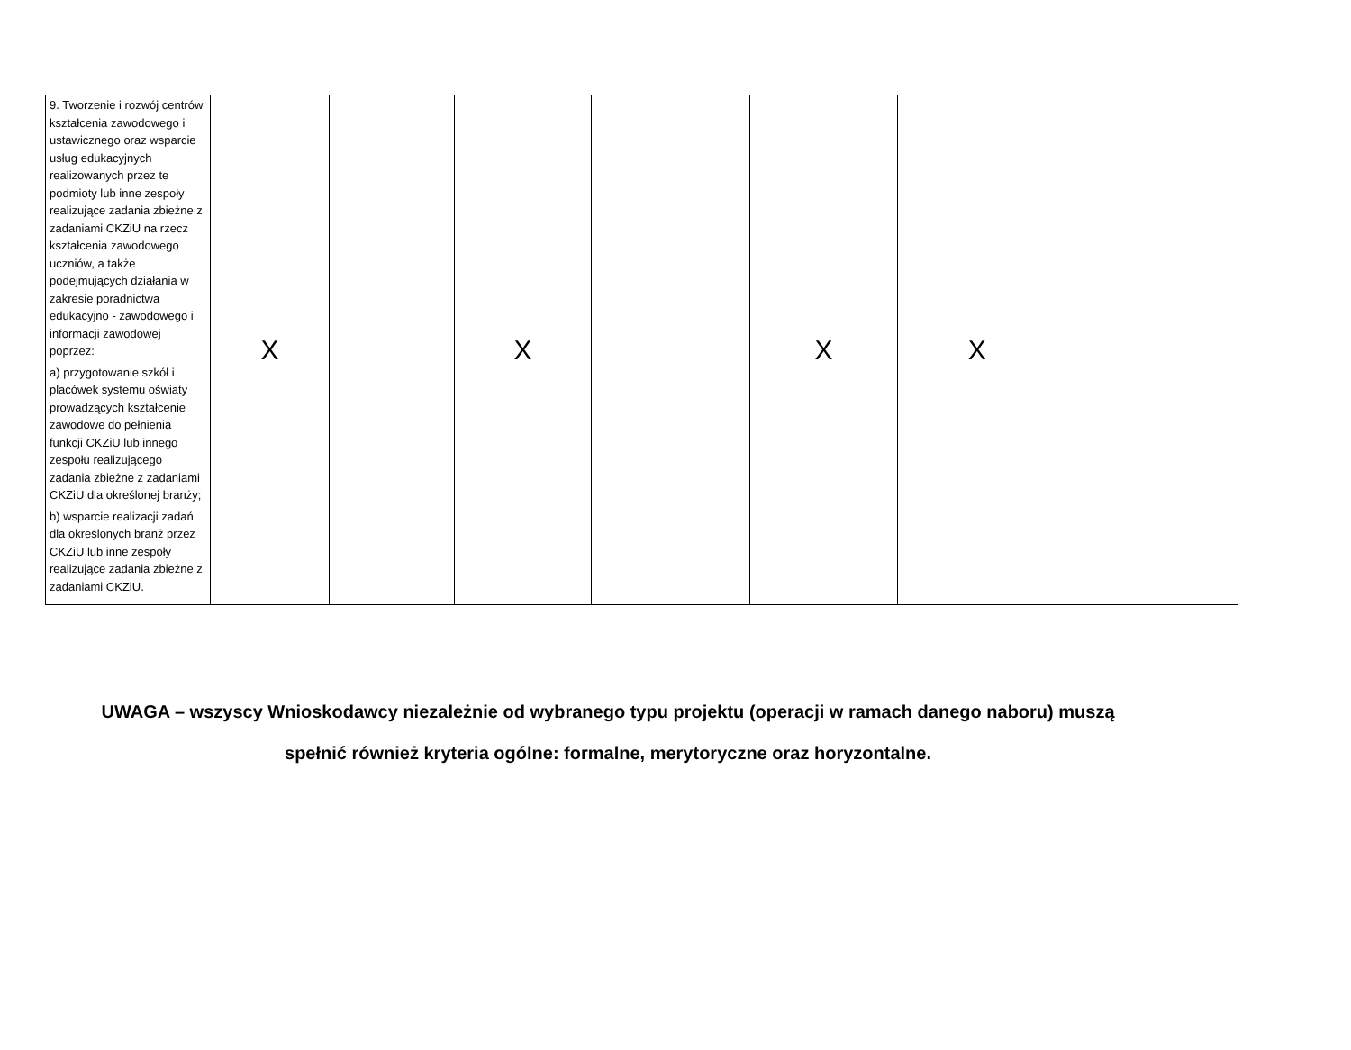| 9. Tworzenie i rozwój centrów kształcenia zawodowego i ustawicznego oraz wsparcie usług edukacyjnych realizowanych przez te podmioty lub inne zespoły realizujące zadania zbieżne z zadaniami CKZiU na rzecz kształcenia zawodowego uczniów, a także podejmujących działania w zakresie poradnictwa edukacyjno - zawodowego i informacji zawodowej poprzez: a) przygotowanie szkół i placówek systemu oświaty prowadzących kształcenie zawodowe do pełnienia funkcji CKZiU lub innego zespołu realizującego zadania zbieżne z zadaniami CKZiU dla określonej branży; b) wsparcie realizacji zadań dla określonych branż przez CKZiU lub inne zespoły realizujące zadania zbieżne z zadaniami CKZiU. | X | | X | | X | X | |
UWAGA – wszyscy Wnioskodawcy niezależnie od wybranego typu projektu (operacji w ramach danego naboru) muszą
spełnić również kryteria ogólne: formalne, merytoryczne oraz horyzontalne.